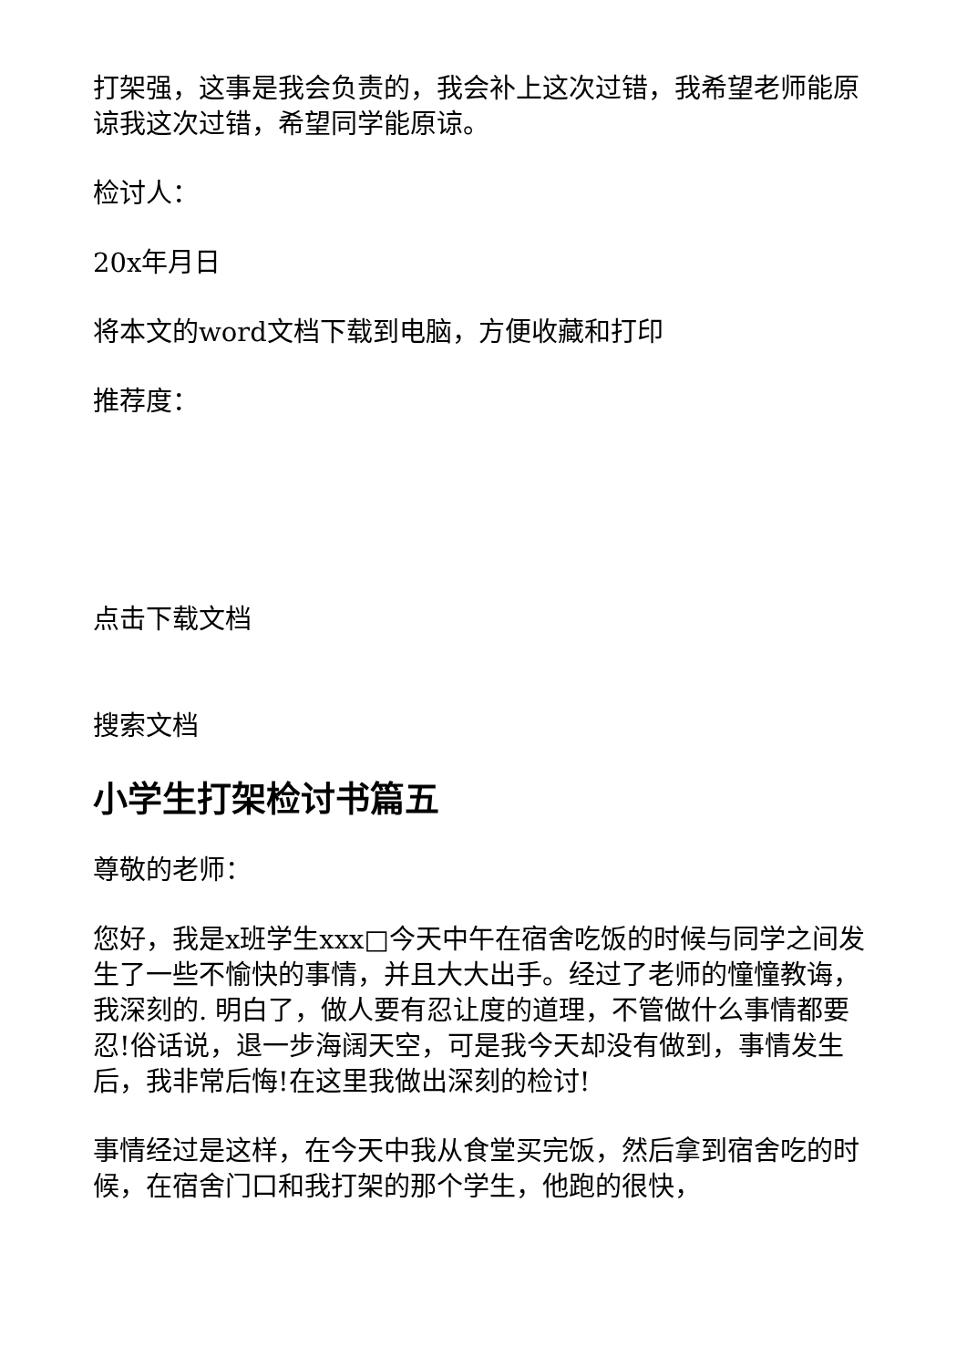打架强，这事是我会负责的，我会补上这次过错，我希望老师能原谅我这次过错，希望同学能原谅。
检讨人：
20x年月日
将本文的word文档下载到电脑，方便收藏和打印
推荐度：
点击下载文档
搜索文档
小学生打架检讨书篇五
尊敬的老师：
您好，我是x班学生xxx□今天中午在宿舍吃饭的时候与同学之间发生了一些不愉快的事情，并且大大出手。经过了老师的憧憧教诲，我深刻的. 明白了，做人要有忍让度的道理，不管做什么事情都要忍!俗话说，退一步海阔天空，可是我今天却没有做到，事情发生后，我非常后悔!在这里我做出深刻的检讨!
事情经过是这样，在今天中我从食堂买完饭，然后拿到宿舍吃的时候，在宿舍门口和我打架的那个学生，他跑的很快，